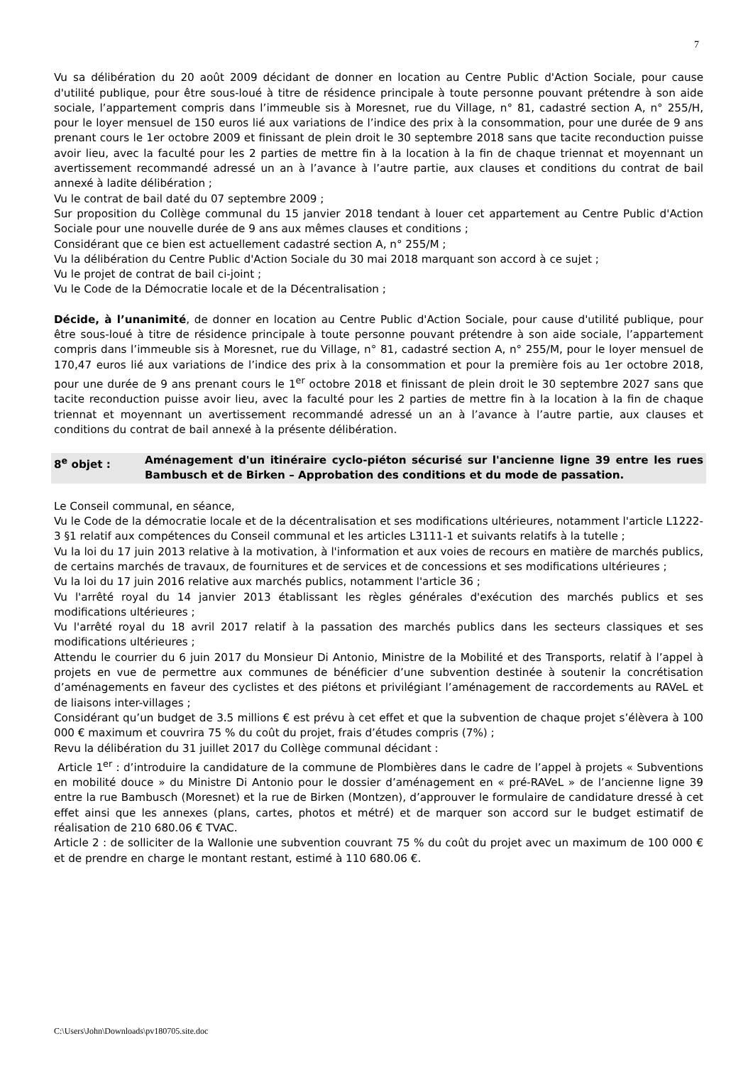7
Vu sa délibération du 20 août 2009 décidant de donner en location au Centre Public d'Action Sociale, pour cause d'utilité publique, pour être sous-loué à titre de résidence principale à toute personne pouvant prétendre à son aide sociale, l’appartement compris dans l’immeuble sis à Moresnet, rue du Village, n° 81, cadastré section A, n° 255/H, pour le loyer mensuel de 150 euros lié aux variations de l’indice des prix à la consommation, pour une durée de 9 ans prenant cours le 1er octobre 2009 et finissant de plein droit le 30 septembre 2018 sans que tacite reconduction puisse avoir lieu, avec la faculté pour les 2 parties de mettre fin à la location à la fin de chaque triennat et moyennant un avertissement recommandé adressé un an à l’avance à l’autre partie, aux clauses et conditions du contrat de bail annexé à ladite délibération ;
Vu le contrat de bail daté du 07 septembre 2009 ;
Sur proposition du Collège communal du 15 janvier 2018 tendant à louer cet appartement au Centre Public d'Action Sociale pour une nouvelle durée de 9 ans aux mêmes clauses et conditions ;
Considérant que ce bien est actuellement cadastré section A, n° 255/M ;
Vu la délibération du Centre Public d'Action Sociale du 30 mai 2018 marquant son accord à ce sujet ;
Vu le projet de contrat de bail ci-joint ;
Vu le Code de la Démocratie locale et de la Décentralisation ;
Décide, à l’unanimité, de donner en location au Centre Public d'Action Sociale, pour cause d'utilité publique, pour être sous-loué à titre de résidence principale à toute personne pouvant prétendre à son aide sociale, l’appartement compris dans l’immeuble sis à Moresnet, rue du Village, n° 81, cadastré section A, n° 255/M, pour le loyer mensuel de 170,47 euros lié aux variations de l’indice des prix à la consommation et pour la première fois au 1er octobre 2018, pour une durée de 9 ans prenant cours le 1<sup>er</sup> octobre 2018 et finissant de plein droit le 30 septembre 2027 sans que tacite reconduction puisse avoir lieu, avec la faculté pour les 2 parties de mettre fin à la location à la fin de chaque triennat et moyennant un avertissement recommandé adressé un an à l’avance à l’autre partie, aux clauses et conditions du contrat de bail annexé à la présente délibération.
8<sup>e</sup> objet : Aménagement d'un itinéraire cyclo-piéton sécurisé sur l'ancienne ligne 39 entre les rues Bambusch et de Birken – Approbation des conditions et du mode de passation.
Le Conseil communal, en séance,
Vu le Code de la démocratie locale et de la décentralisation et ses modifications ultérieures, notamment l'article L1222-3 §1 relatif aux compétences du Conseil communal et les articles L3111-1 et suivants relatifs à la tutelle ;
Vu la loi du 17 juin 2013 relative à la motivation, à l'information et aux voies de recours en matière de marchés publics, de certains marchés de travaux, de fournitures et de services et de concessions et ses modifications ultérieures ;
Vu la loi du 17 juin 2016 relative aux marchés publics, notamment l'article 36 ;
Vu l'arrêté royal du 14 janvier 2013 établissant les règles générales d'exécution des marchés publics et ses modifications ultérieures ;
Vu l'arrêté royal du 18 avril 2017 relatif à la passation des marchés publics dans les secteurs classiques et ses modifications ultérieures ;
Attendu le courrier du 6 juin 2017 du Monsieur Di Antonio, Ministre de la Mobilité et des Transports, relatif à l’appel à projets en vue de permettre aux communes de bénéficier d’une subvention destinée à soutenir la concrétisation d’aménagements en faveur des cyclistes et des piétons et privilégiant l’aménagement de raccordements au RAVeL et de liaisons inter-villages ;
Considérant qu’un budget de 3.5 millions € est prévu à cet effet et que la subvention de chaque projet s’élèvera à 100 000 € maximum et couvrira 75 % du coût du projet, frais d’études compris (7%) ;
Revu la délibération du 31 juillet 2017 du Collège communal décidant :
Article 1<sup>er</sup> : d’introduire la candidature de la commune de Plombières dans le cadre de l’appel à projets « Subventions en mobilité douce » du Ministre Di Antonio pour le dossier d’aménagement en « pré-RAVeL » de l’ancienne ligne 39 entre la rue Bambusch (Moresnet) et la rue de Birken (Montzen), d’approuver le formulaire de candidature dressé à cet effet ainsi que les annexes (plans, cartes, photos et métré) et de marquer son accord sur le budget estimatif de réalisation de 210 680.06 € TVAC.
Article 2 : de solliciter de la Wallonie une subvention couvrant 75 % du coût du projet avec un maximum de 100 000 € et de prendre en charge le montant restant, estimé à 110 680.06 €.
C:\Users\John\Downloads\pv180705.site.doc